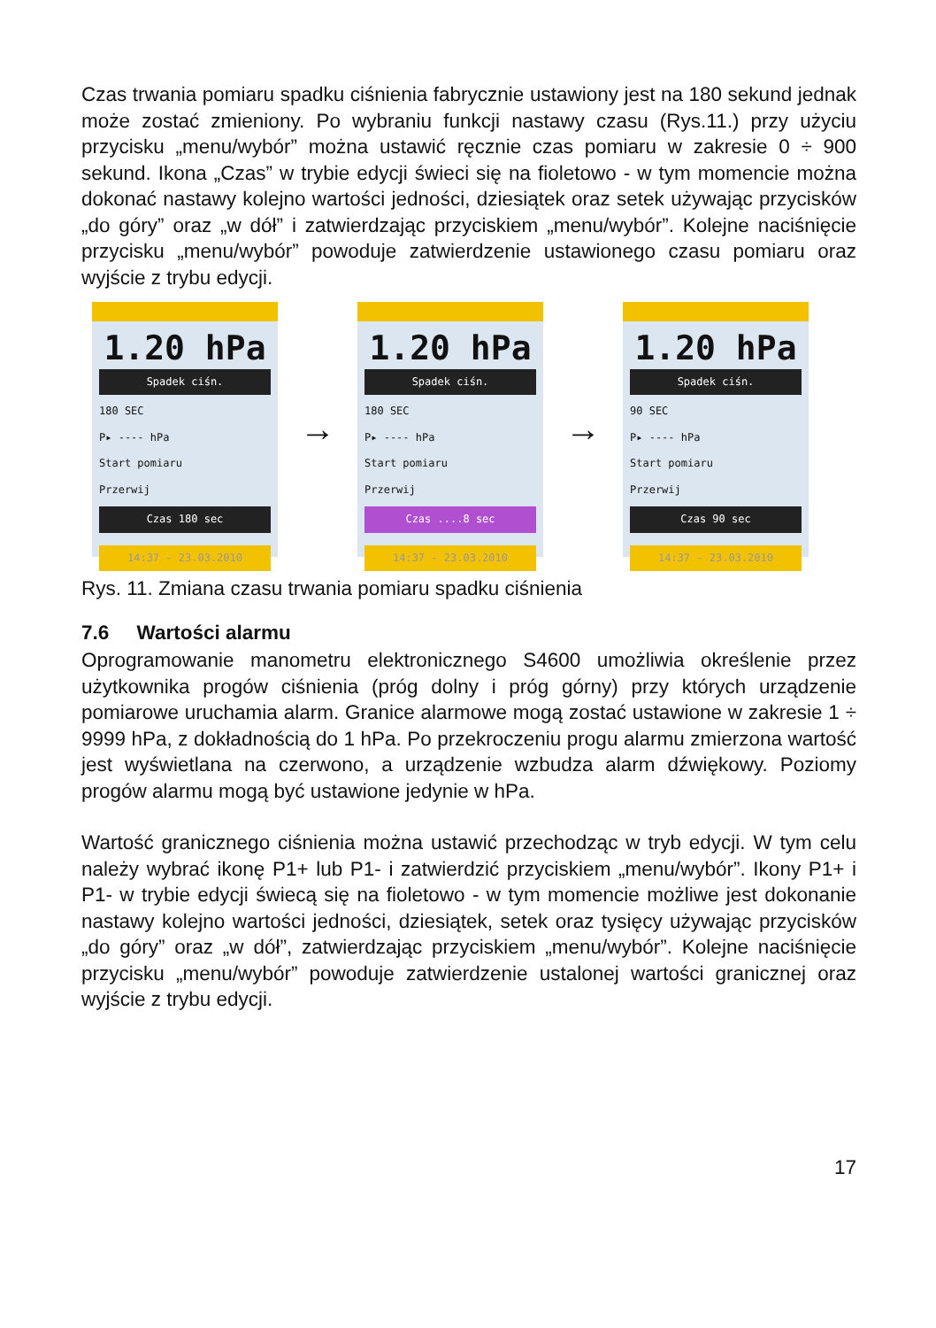Czas trwania pomiaru spadku ciśnienia fabrycznie ustawiony jest na 180 sekund jednak może zostać zmieniony. Po wybraniu funkcji nastawy czasu (Rys.11.) przy użyciu przycisku „menu/wybór” można ustawić ręcznie czas pomiaru w zakresie 0 ÷ 900 sekund. Ikona „Czas” w trybie edycji świeci się na fioletowo - w tym momencie można dokonać nastawy kolejno wartości jedności, dziesiątek oraz setek używając przycisków „do góry” oraz „w dół” i zatwierdzając przyciskiem „menu/wybór”. Kolejne naciśnięcie przycisku „menu/wybór” powoduje zatwierdzenie ustawionego czasu pomiaru oraz wyjście z trybu edycji.
1.20 hPa
Spadek ciśn.
180 SEC
P▸ ---- hPa
Start pomiaru
Przerwij
Czas 180 sec
14:37 - 23.03.2010
→
1.20 hPa
Spadek ciśn.
180 SEC
P▸ ---- hPa
Start pomiaru
Przerwij
Czas ....8 sec
14:37 - 23.03.2010
→
1.20 hPa
Spadek ciśn.
90 SEC
P▸ ---- hPa
Start pomiaru
Przerwij
Czas 90 sec
14:37 - 23.03.2010
Rys. 11. Zmiana czasu trwania pomiaru spadku ciśnienia
7.6 Wartości alarmu
Oprogramowanie manometru elektronicznego S4600 umożliwia określenie przez użytkownika progów ciśnienia (próg dolny i próg górny) przy których urządzenie pomiarowe uruchamia alarm. Granice alarmowe mogą zostać ustawione w zakresie 1 ÷ 9999 hPa, z dokładnością do 1 hPa. Po przekroczeniu progu alarmu zmierzona wartość jest wyświetlana na czerwono, a urządzenie wzbudza alarm dźwiękowy. Poziomy progów alarmu mogą być ustawione jedynie w hPa.
Wartość granicznego ciśnienia można ustawić przechodząc w tryb edycji. W tym celu należy wybrać ikonę P1+ lub P1- i zatwierdzić przyciskiem „menu/wybór”. Ikony P1+ i P1- w trybie edycji świecą się na fioletowo - w tym momencie możliwe jest dokonanie nastawy kolejno wartości jedności, dziesiątek, setek oraz tysięcy używając przycisków „do góry” oraz „w dół”, zatwierdzając przyciskiem „menu/wybór”. Kolejne naciśnięcie przycisku „menu/wybór” powoduje zatwierdzenie ustalonej wartości granicznej oraz wyjście z trybu edycji.
17